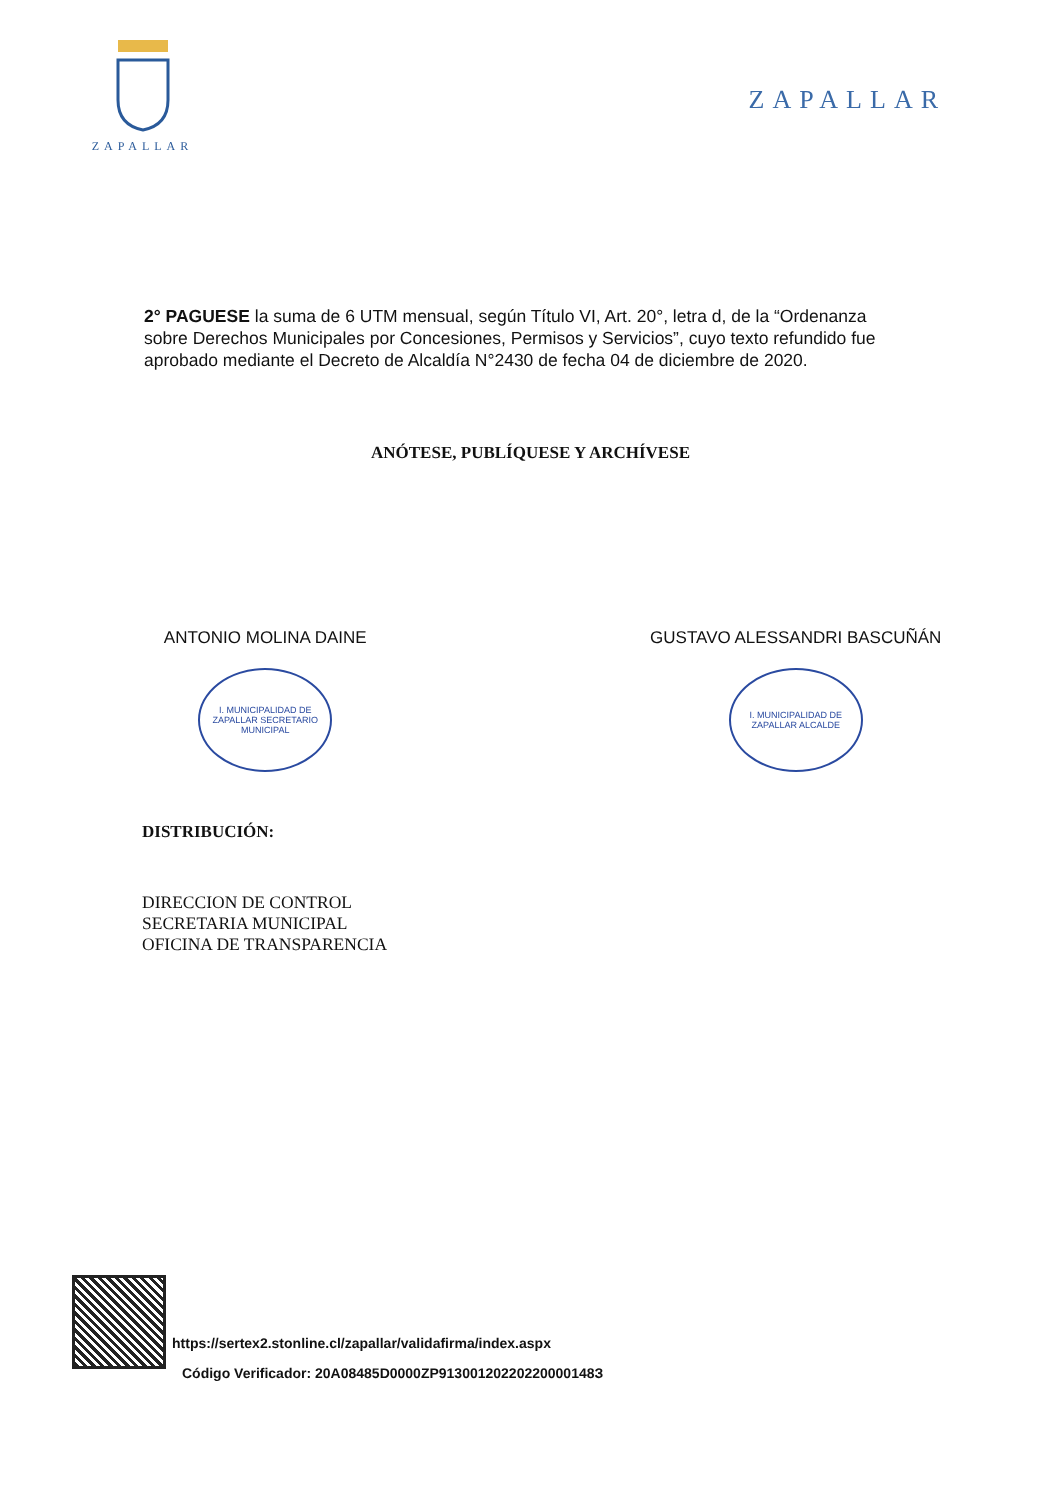ZAPALLAR
ZAPALLAR
2° PAGUESE la suma de 6 UTM mensual, según Título VI, Art. 20°, letra d, de la “Ordenanza sobre Derechos Municipales por Concesiones, Permisos y Servicios”, cuyo texto refundido fue aprobado mediante el Decreto de Alcaldía N°2430 de fecha 04 de diciembre de 2020.
ANÓTESE, PUBLÍQUESE Y ARCHÍVESE
ANTONIO MOLINA DAINE
I. MUNICIPALIDAD DE ZAPALLAR SECRETARIO MUNICIPAL
GUSTAVO ALESSANDRI BASCUÑÁN
I. MUNICIPALIDAD DE ZAPALLAR ALCALDE
DISTRIBUCIÓN:
DIRECCION DE CONTROL
SECRETARIA MUNICIPAL
OFICINA DE TRANSPARENCIA
https://sertex2.stonline.cl/zapallar/validafirma/index.aspx
Código Verificador: 20A08485D0000ZP91300120220220000148З